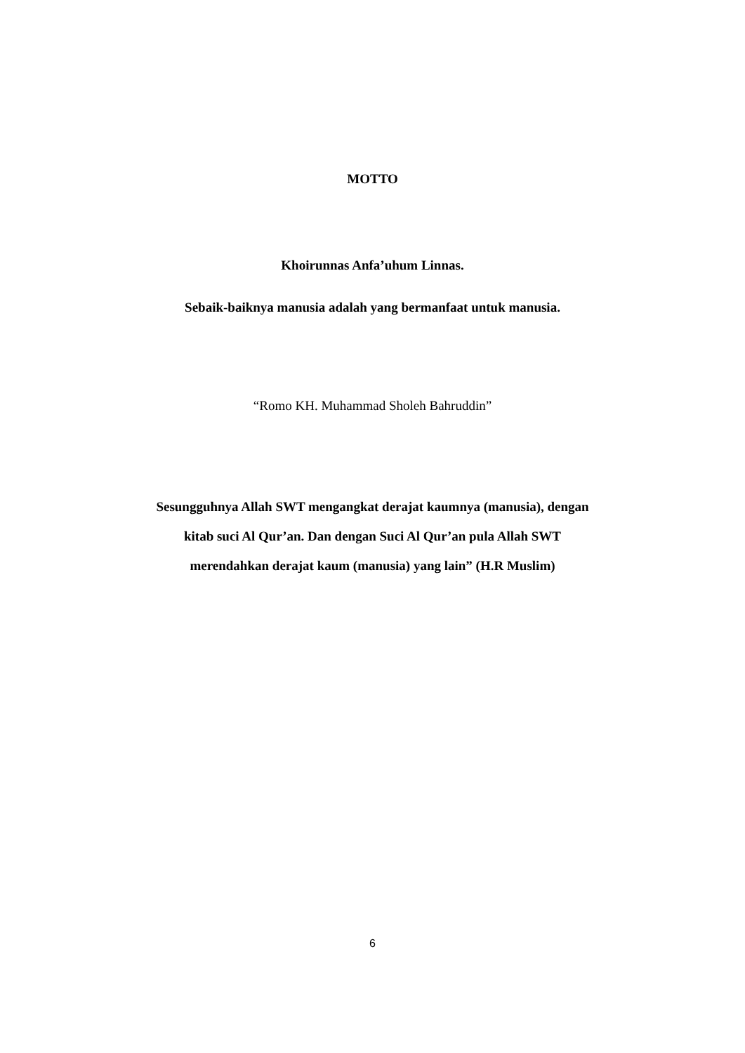MOTTO
Khoirunnas Anfa’uhum Linnas.
Sebaik-baiknya manusia adalah yang bermanfaat untuk manusia.
“Romo KH. Muhammad Sholeh Bahruddin”
Sesungguhnya Allah SWT mengangkat derajat kaumnya (manusia), dengan
kitab suci Al Qur’an. Dan dengan Suci Al Qur’an pula Allah SWT
merendahkan derajat kaum (manusia) yang lain” (H.R Muslim)
6